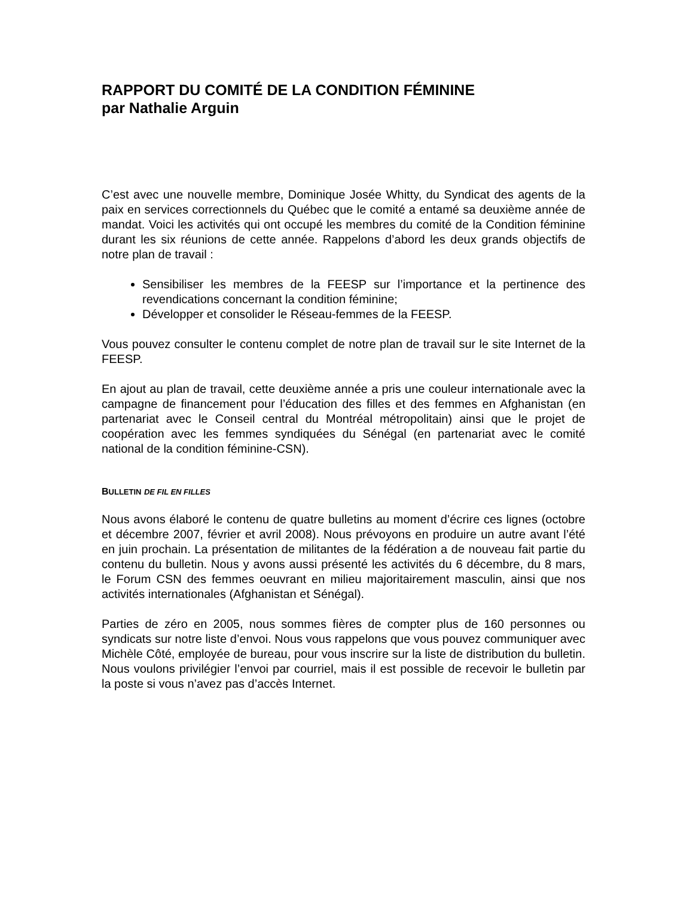RAPPORT DU COMITÉ DE LA CONDITION FÉMININE
par Nathalie Arguin
C’est avec une nouvelle membre, Dominique Josée Whitty, du Syndicat des agents de la paix en services correctionnels du Québec que le comité a entamé sa deuxième année de mandat. Voici les activités qui ont occupé les membres du comité de la Condition féminine durant les six réunions de cette année. Rappelons d’abord les deux grands objectifs de notre plan de travail :
Sensibiliser les membres de la FEESP sur l’importance et la pertinence des revendications concernant la condition féminine;
Développer et consolider le Réseau-femmes de la FEESP.
Vous pouvez consulter le contenu complet de notre plan de travail sur le site Internet de la FEESP.
En ajout au plan de travail, cette deuxième année a pris une couleur internationale avec la campagne de financement pour l’éducation des filles et des femmes en Afghanistan (en partenariat avec le Conseil central du Montréal métropolitain) ainsi que le projet de coopération avec les femmes syndiquées du Sénégal (en partenariat avec le comité national de la condition féminine-CSN).
BULLETIN DE FIL EN FILLES
Nous avons élaboré le contenu de quatre bulletins au moment d’écrire ces lignes (octobre et décembre 2007, février et avril 2008). Nous prévoyons en produire un autre avant l’été en juin prochain. La présentation de militantes de la fédération a de nouveau fait partie du contenu du bulletin. Nous y avons aussi présenté les activités du 6 décembre, du 8 mars, le Forum CSN des femmes oeuvrant en milieu majoritairement masculin, ainsi que nos activités internationales (Afghanistan et Sénégal).
Parties de zéro en 2005, nous sommes fières de compter plus de 160 personnes ou syndicats sur notre liste d’envoi. Nous vous rappelons que vous pouvez communiquer avec Michèle Côté, employée de bureau, pour vous inscrire sur la liste de distribution du bulletin. Nous voulons privilégier l’envoi par courriel, mais il est possible de recevoir le bulletin par la poste si vous n’avez pas d’accès Internet.